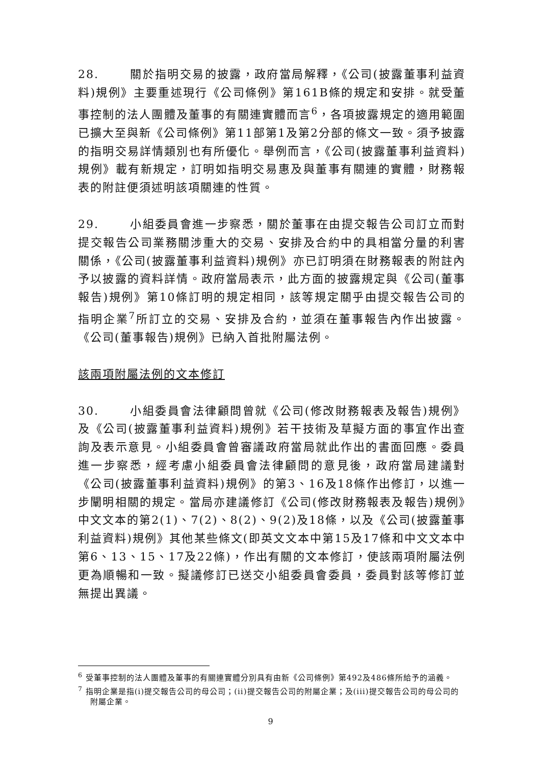28. 關於指明交易的披露，政府當局解釋，《公司(披露董事利益資料)規例》主要重述現行《公司條例》第161B條的規定和安排。就受董事控制的法人團體及董事的有關連實體而言<sup>6</sup>，各項披露規定的適用範圍已擴大至與新《公司條例》第11部第1及第2分部的條文一致。須予披露的指明交易詳情類別也有所優化。舉例而言，《公司(披露董事利益資料)規例》載有新規定，訂明如指明交易惠及與董事有關連的實體，財務報表的附註便須述明該項關連的性質。
29. 小組委員會進一步察悉，關於董事在由提交報告公司訂立而對提交報告公司業務關涉重大的交易、安排及合約中的具相當分量的利害關係，《公司(披露董事利益資料)規例》亦已訂明須在財務報表的附註內予以披露的資料詳情。政府當局表示，此方面的披露規定與《公司(董事報告)規例》第10條訂明的規定相同，該等規定關乎由提交報告公司的指明企業<sup>7</sup>所訂立的交易、安排及合約，並須在董事報告內作出披露。《公司(董事報告)規例》已納入首批附屬法例。
該兩項附屬法例的文本修訂
30. 小組委員會法律顧問曾就《公司(修改財務報表及報告)規例》及《公司(披露董事利益資料)規例》若干技術及草擬方面的事宜作出查詢及表示意見。小組委員會曾審議政府當局就此作出的書面回應。委員進一步察悉，經考慮小組委員會法律顧問的意見後，政府當局建議對《公司(披露董事利益資料)規例》的第3、16及18條作出修訂，以進一步闡明相關的規定。當局亦建議修訂《公司(修改財務報表及報告)規例》中文文本的第2(1)、7(2)、8(2)、9(2)及18條，以及《公司(披露董事利益資料)規例》其他某些條文(即英文文本中第15及17條和中文文本中第6、13、15、17及22條)，作出有關的文本修訂，使該兩項附屬法例更為順暢和一致。擬議修訂已送交小組委員會委員，委員對該等修訂並無提出異議。
<sup>6</sup> 受董事控制的法人團體及董事的有關連實體分別具有由新《公司條例》第492及486條所給予的涵義。
<sup>7</sup> 指明企業是指(i)提交報告公司的母公司；(ii)提交報告公司的附屬企業；及(iii)提交報告公司的母公司的附屬企業。
9